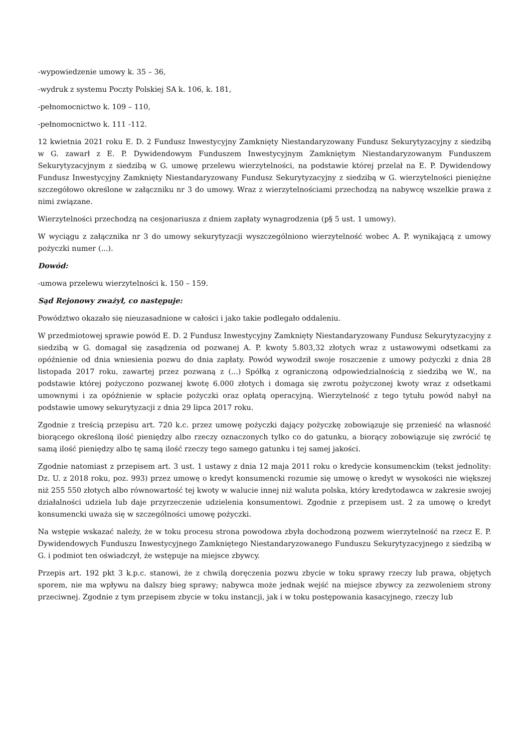-wypowiedzenie umowy k. 35 – 36,
-wydruk z systemu Poczty Polskiej SA k. 106, k. 181,
-pełnomocnictwo k. 109 – 110,
-pełnomocnictwo k. 111 -112.
12 kwietnia 2021 roku E. D. 2 Fundusz Inwestycyjny Zamknięty Niestandaryzowany Fundusz Sekurytyzacyjny z siedzibą w G. zawarł z E. P. Dywidendowym Funduszem Inwestycyjnym Zamkniętym Niestandaryzowanym Funduszem Sekurytyzacyjnym z siedzibą w G. umowę przelewu wierzytelności, na podstawie której przelał na E. P. Dywidendowy Fundusz Inwestycyjny Zamknięty Niestandaryzowany Fundusz Sekurytyzacyjny z siedzibą w G. wierzytelności pieniężne szczegółowo określone w załączniku nr 3 do umowy. Wraz z wierzytelnościami przechodzą na nabywcę wszelkie prawa z nimi związane.
Wierzytelności przechodzą na cesjonariusza z dniem zapłaty wynagrodzenia (p§ 5 ust. 1 umowy).
W wyciągu z załącznika nr 3 do umowy sekurytyzacji wyszczególniono wierzytelność wobec A. P. wynikającą z umowy pożyczki numer (...).
Dowód:
-umowa przelewu wierzytelności k. 150 – 159.
Sąd Rejonowy zważył, co następuje:
Powództwo okazało się nieuzasadnione w całości i jako takie podlegało oddaleniu.
W przedmiotowej sprawie powód E. D. 2 Fundusz Inwestycyjny Zamknięty Niestandaryzowany Fundusz Sekurytyzacyjny z siedzibą w G. domagał się zasądzenia od pozwanej A. P. kwoty 5.803,32 złotych wraz z ustawowymi odsetkami za opóźnienie od dnia wniesienia pozwu do dnia zapłaty. Powód wywodził swoje roszczenie z umowy pożyczki z dnia 28 listopada 2017 roku, zawartej przez pozwaną z (...) Spółką z ograniczoną odpowiedzialnością z siedzibą we W., na podstawie której pożyczono pozwanej kwotę 6.000 złotych i domaga się zwrotu pożyczonej kwoty wraz z odsetkami umownymi i za opóźnienie w spłacie pożyczki oraz opłatą operacyjną. Wierzytelność z tego tytułu powód nabył na podstawie umowy sekurytyzacji z dnia 29 lipca 2017 roku.
Zgodnie z treścią przepisu art. 720 k.c. przez umowę pożyczki dający pożyczkę zobowiązuje się przenieść na własność biorącego określoną ilość pieniędzy albo rzeczy oznaczonych tylko co do gatunku, a biorący zobowiązuje się zwrócić tę samą ilość pieniędzy albo tę samą ilość rzeczy tego samego gatunku i tej samej jakości.
Zgodnie natomiast z przepisem art. 3 ust. 1 ustawy z dnia 12 maja 2011 roku o kredycie konsumenckim (tekst jednolity: Dz. U. z 2018 roku, poz. 993) przez umowę o kredyt konsumencki rozumie się umowę o kredyt w wysokości nie większej niż 255 550 złotych albo równowartość tej kwoty w walucie innej niż waluta polska, który kredytodawca w zakresie swojej działalności udziela lub daje przyrzeczenie udzielenia konsumentowi. Zgodnie z przepisem ust. 2 za umowę o kredyt konsumencki uważa się w szczególności umowę pożyczki.
Na wstępie wskazać należy, że w toku procesu strona powodowa zbyła dochodzoną pozwem wierzytelność na rzecz E. P. Dywidendowych Funduszu Inwestycyjnego Zamkniętego Niestandaryzowanego Funduszu Sekurytyzacyjnego z siedzibą w G. i podmiot ten oświadczył, że wstępuje na miejsce zbywcy.
Przepis art. 192 pkt 3 k.p.c. stanowi, że z chwilą doręczenia pozwu zbycie w toku sprawy rzeczy lub prawa, objętych sporem, nie ma wpływu na dalszy bieg sprawy; nabywca może jednak wejść na miejsce zbywcy za zezwoleniem strony przeciwnej. Zgodnie z tym przepisem zbycie w toku instancji, jak i w toku postępowania kasacyjnego, rzeczy lub